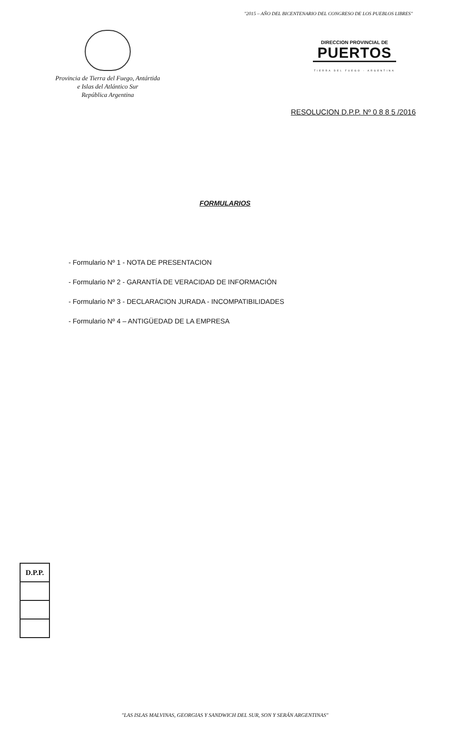"2015 – AÑO DEL BICENTENARIO DEL CONGRESO DE LOS PUEBLOS LIBRES"
Provincia de Tierra del Fuego, Antártida
e Islas del Atlántico Sur
República Argentina
DIRECCION PROVINCIAL DE
PUERTOS
TIERRA DEL FUEGO - ARGENTINA
RESOLUCION D.P.P. Nº 0 8 8 5 /2016
FORMULARIOS
- Formulario Nº 1 - NOTA DE PRESENTACION
- Formulario Nº 2 - GARANTÍA DE VERACIDAD DE INFORMACIÓN
- Formulario Nº 3 - DECLARACION JURADA - INCOMPATIBILIDADES
- Formulario Nº 4 – ANTIGÜEDAD DE LA EMPRESA
D.P.P.
"LAS ISLAS MALVINAS, GEORGIAS Y SANDWICH DEL SUR, SON Y SERÁN ARGENTINAS"